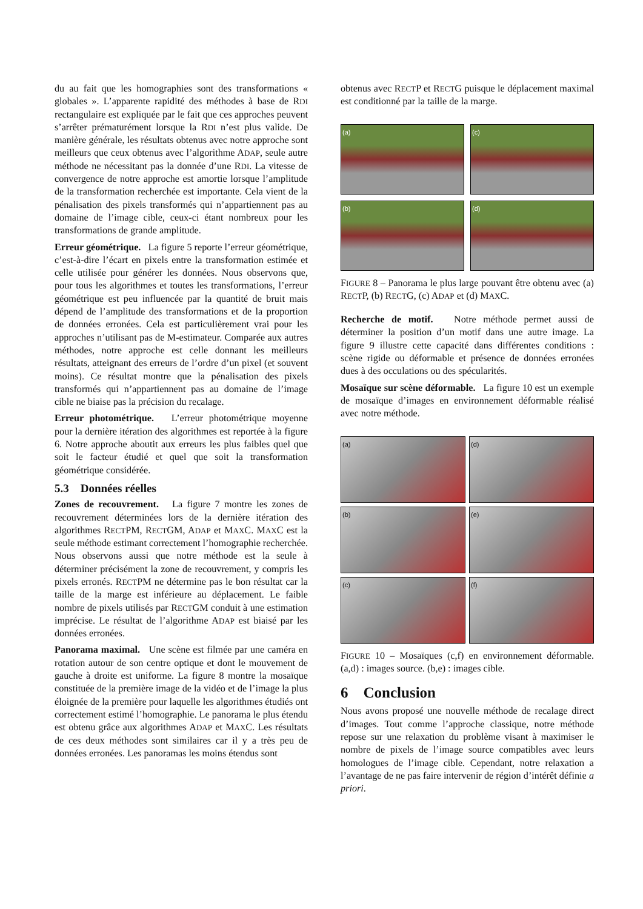du au fait que les homographies sont des transformations « globales ». L’apparente rapidité des méthodes à base de RDI rectangulaire est expliquée par le fait que ces approches peuvent s’arrêter prématurément lorsque la RDI n’est plus valide. De manière générale, les résultats obtenus avec notre approche sont meilleurs que ceux obtenus avec l’algorithme ADAP, seule autre méthode ne nécessitant pas la donnée d’une RDI. La vitesse de convergence de notre approche est amortie lorsque l’amplitude de la transformation recherchée est importante. Cela vient de la pénalisation des pixels transformés qui n’appartiennent pas au domaine de l’image cible, ceux-ci étant nombreux pour les transformations de grande amplitude.
Erreur géométrique. La figure 5 reporte l’erreur géométrique, c’est-à-dire l’écart en pixels entre la transformation estimée et celle utilisée pour générer les données. Nous observons que, pour tous les algorithmes et toutes les transformations, l’erreur géométrique est peu influencée par la quantité de bruit mais dépend de l’amplitude des transformations et de la proportion de données erronées. Cela est particulièrement vrai pour les approches n’utilisant pas de M-estimateur. Comparée aux autres méthodes, notre approche est celle donnant les meilleurs résultats, atteignant des erreurs de l’ordre d’un pixel (et souvent moins). Ce résultat montre que la pénalisation des pixels transformés qui n’appartiennent pas au domaine de l’image cible ne biaise pas la précision du recalage.
Erreur photométrique. L’erreur photométrique moyenne pour la dernière itération des algorithmes est reportée à la figure 6. Notre approche aboutit aux erreurs les plus faibles quel que soit le facteur étudié et quel que soit la transformation géométrique considérée.
5.3 Données réelles
Zones de recouvrement. La figure 7 montre les zones de recouvrement déterminées lors de la dernière itération des algorithmes RECTPM, RECTGM, ADAP et MAXC. MAXC est la seule méthode estimant correctement l’homographie recherchée. Nous observons aussi que notre méthode est la seule à déterminer précisément la zone de recouvrement, y compris les pixels erronés. RECTPM ne détermine pas le bon résultat car la taille de la marge est inférieure au déplacement. Le faible nombre de pixels utilisés par RECTGM conduit à une estimation imprécise. Le résultat de l’algorithme ADAP est biaisé par les données erronées.
Panorama maximal. Une scène est filmée par une caméra en rotation autour de son centre optique et dont le mouvement de gauche à droite est uniforme. La figure 8 montre la mosaïque constituée de la première image de la vidéo et de l’image la plus éloignée de la première pour laquelle les algorithmes étudiés ont correctement estimé l’homographie. Le panorama le plus étendu est obtenu grâce aux algorithmes ADAP et MAXC. Les résultats de ces deux méthodes sont similaires car il y a très peu de données erronées. Les panoramas les moins étendus sont
obtenus avec RECTP et RECTG puisque le déplacement maximal est conditionné par la taille de la marge.
(a)
(c)
(b)
(d)
FIGURE 8 – Panorama le plus large pouvant être obtenu avec (a) RECTP, (b) RECTG, (c) ADAP et (d) MAXC.
Recherche de motif. Notre méthode permet aussi de déterminer la position d’un motif dans une autre image. La figure 9 illustre cette capacité dans différentes conditions : scène rigide ou déformable et présence de données erronées dues à des occulations ou des spécularités.
Mosaïque sur scène déformable. La figure 10 est un exemple de mosaïque d’images en environnement déformable réalisé avec notre méthode.
(a)
(d)
(b)
(e)
(c)
(f)
FIGURE 10 – Mosaïques (c,f) en environnement déformable. (a,d) : images source. (b,e) : images cible.
6 Conclusion
Nous avons proposé une nouvelle méthode de recalage direct d’images. Tout comme l’approche classique, notre méthode repose sur une relaxation du problème visant à maximiser le nombre de pixels de l’image source compatibles avec leurs homologues de l’image cible. Cependant, notre relaxation a l’avantage de ne pas faire intervenir de région d’intérêt définie a priori.